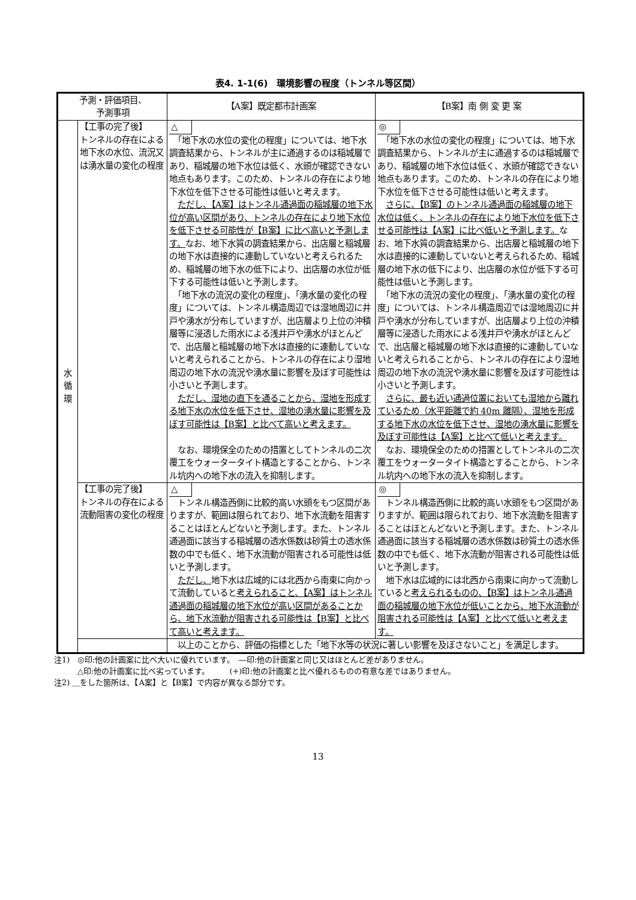表4. 1-1(6)　環境影響の程度（トンネル等区間）
| 予測・評価項目、 予測事項 | | 【A案】既定都市計画案 | 【B案】南 側 変 更 案 |
| --- | --- | --- | --- |
| 水 循 環 | 【工事の完了後】 トンネルの存在による地下水の水位、流況又は湧水量の変化の程度 | △ 「地下水の水位の変化の程度」については、地下水調査結果から、トンネルが主に通過するのは稲城層であり、稲城層の地下水位は低く、水頭が確認できない地点もあります。このため、トンネルの存在により地下水位を低下させる可能性は低いと考えます。 ただし、【A案】はトンネル通過面の稲城層の地下水位が高い区間があり、トンネルの存在により地下水位を低下させる可能性が【B案】に比べ高いと予測します。 なお、地下水質の調査結果から、出店層と稲城層の地下水は直接的に連動していないと考えられるため、稲城層の地下水の低下により、出店層の水位が低下する可能性は低いと予測します。 「地下水の流況の変化の程度」、「湧水量の変化の程度」については、トンネル構造周辺では湿地周辺に井戸や湧水が分布していますが、出店層より上位の沖積層等に浸透した雨水による浅井戸や湧水がほとんどで、出店層と稲城層の地下水は直接的に連動していないと考えられることから、トンネルの存在により湿地周辺の地下水の流況や湧水量に影響を及ぼす可能性は小さいと予測します。 ただし、湿地の直下を通ることから、湿地を形成する地下水の水位を低下させ、湿地の湧水量に影響を及ぼす可能性は【B案】と比べて高いと考えます。 なお、環境保全のための措置としてトンネルの二次覆工をウォータータイト構造とすることから、トンネル坑内への地下水の流入を抑制します。 | ◎ 「地下水の水位の変化の程度」については、地下水調査結果から、トンネルが主に通過するのは稲城層であり、稲城層の地下水位は低く、水頭が確認できない地点もあります。このため、トンネルの存在により地下水位を低下させる可能性は低いと考えます。 さらに、【B案】のトンネル通過面の稲城層の地下水位は低く、トンネルの存在により地下水位を低下させる可能性は【A案】に比べ低いと予測します。 なお、地下水質の調査結果から、出店層と稲城層の地下水は直接的に連動していないと考えられるため、稲城層の地下水の低下により、出店層の水位が低下する可能性は低いと予測します。 「地下水の流況の変化の程度」、「湧水量の変化の程度」については、トンネル構造周辺では湿地周辺に井戸や湧水が分布していますが、出店層より上位の沖積層等に浸透した雨水による浅井戸や湧水がほとんどで、出店層と稲城層の地下水は直接的に連動していないと考えられることから、トンネルの存在により湿地周辺の地下水の流況や湧水量に影響を及ぼす可能性は小さいと予測します。 さらに、最も近い通過位置においても湿地から離れているため（水平距離で約 40m 離隔）、湿地を形成する地下水の水位を低下させ、湿地の湧水量に影響を及ぼす可能性は【A案】と比べて低いと考えます。 なお、環境保全のための措置としてトンネルの二次覆工をウォータータイト構造とすることから、トンネル坑内への地下水の流入を抑制します。 |
| | 【工事の完了後】 トンネルの存在による流動阻害の変化の程度 | △ トンネル構造西側に比較的高い水頭をもつ区間がありますが、範囲は限られており、地下水流動を阻害することはほとんどないと予測します。また、トンネル通過面に該当する稲城層の透水係数は砂質土の透水係数の中でも低く、地下水流動が阻害される可能性は低いと予測します。 ただし、 地下水は広域的には北西から南東に向かって流動していると 考えられること、【A案】はトンネル通過面の稲城層の地下水位が高い区間があることから、地下水流動が阻害される可能性は【B案】と比べて高いと考えます。 | ◎ トンネル構造西側に比較的高い水頭をもつ区間がありますが、範囲は限られており、地下水流動を阻害することはほとんどないと予測します。また、トンネル通過面に該当する稲城層の透水係数は砂質土の透水係数の中でも低く、地下水流動が阻害される可能性は低いと予測します。 地下水は広域的には北西から南東に向かって流動していると 考えられるものの、【B案】はトンネル通過面の稲城層の地下水位が低いことから、地下水流動が阻害される可能性は【A案】と比べて低いと考えます。 |
| | | 以上のことから、評価の指標とした「地下水等の状況に著しい影響を及ぼさないこと」を満足します。 | |
注1)　◎印:他の計画案に比べ大いに優れています。　―印:他の計画案と同じ又はほとんど差がありません。
　　　△印:他の計画案に比べ劣っています。　　　(+)印:他の計画案と比べ優れるものの有意な差ではありません。
注2) ＿をした箇所は、【A案】と【B案】で内容が異なる部分です。
13